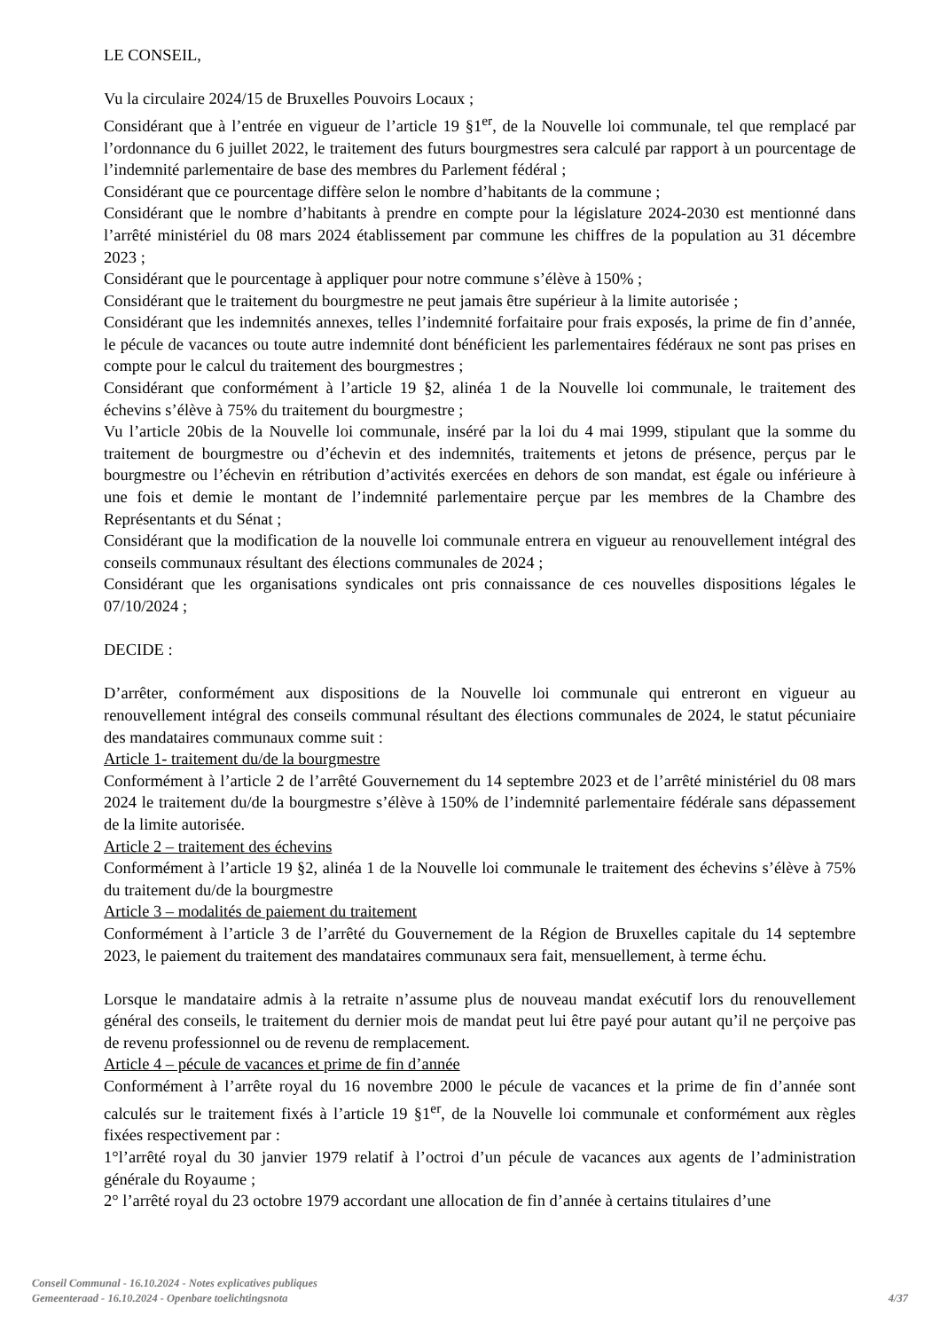LE CONSEIL,
Vu la circulaire 2024/15 de Bruxelles Pouvoirs Locaux ;
Considérant que à l’entrée en vigueur de l’article 19 §1<sup>er</sup>, de la Nouvelle loi communale, tel que remplacé par l’ordonnance du 6 juillet 2022, le traitement des futurs bourgmestres sera calculé par rapport à un pourcentage de l’indemnité parlementaire de base des membres du Parlement fédéral ;
Considérant que ce pourcentage diffère selon le nombre d’habitants de la commune ;
Considérant que le nombre d’habitants à prendre en compte pour la législature 2024-2030 est mentionné dans l’arrêté ministériel du 08 mars 2024 établissement par commune les chiffres de la population au 31 décembre 2023 ;
Considérant que le pourcentage à appliquer pour notre commune s’élève à 150% ;
Considérant que le traitement du bourgmestre ne peut jamais être supérieur à la limite autorisée ;
Considérant que les indemnités annexes, telles l’indemnité forfaitaire pour frais exposés, la prime de fin d’année, le pécule de vacances ou toute autre indemnité dont bénéficient les parlementaires fédéraux ne sont pas prises en compte pour le calcul du traitement des bourgmestres ;
Considérant que conformément à l’article 19 §2, alinéa 1 de la Nouvelle loi communale, le traitement des échevins s’élève à 75% du traitement du bourgmestre ;
Vu l’article 20bis de la Nouvelle loi communale, inséré par la loi du 4 mai 1999, stipulant que la somme du traitement de bourgmestre ou d’échevin et des indemnités, traitements et jetons de présence, perçus par le bourgmestre ou l’échevin en rétribution d’activités exercées en dehors de son mandat, est égale ou inférieure à une fois et demie le montant de l’indemnité parlementaire perçue par les membres de la Chambre des Représentants et du Sénat ;
Considérant que la modification de la nouvelle loi communale entrera en vigueur au renouvellement intégral des conseils communaux résultant des élections communales de 2024 ;
Considérant que les organisations syndicales ont pris connaissance de ces nouvelles dispositions légales le 07/10/2024 ;
DECIDE :
D’arrêter, conformément aux dispositions de la Nouvelle loi communale qui entreront en vigueur au renouvellement intégral des conseils communal résultant des élections communales de 2024, le statut pécuniaire des mandataires communaux comme suit :
Article 1- traitement du/de la bourgmestre
Conformément à l’article 2 de l’arrêté Gouvernement du 14 septembre 2023 et de l’arrêté ministériel du 08 mars 2024 le traitement du/de la bourgmestre s’élève à 150% de l’indemnité parlementaire fédérale sans dépassement de la limite autorisée.
Article 2 – traitement des échevins
Conformément à l’article 19 §2, alinéa 1 de la Nouvelle loi communale le traitement des échevins s’élève à 75% du traitement du/de la bourgmestre
Article 3 – modalités de paiement du traitement
Conformément à l’article 3 de l’arrêté du Gouvernement de la Région de Bruxelles capitale du 14 septembre 2023, le paiement du traitement des mandataires communaux sera fait, mensuellement, à terme échu.
Lorsque le mandataire admis à la retraite n’assume plus de nouveau mandat exécutif lors du renouvellement général des conseils, le traitement du dernier mois de mandat peut lui être payé pour autant qu’il ne perçoive pas de revenu professionnel ou de revenu de remplacement.
Article 4 – pécule de vacances et prime de fin d’année
Conformément à l’arrête royal du 16 novembre 2000 le pécule de vacances et la prime de fin d’année sont calculés sur le traitement fixés à l’article 19 §1<sup>er</sup>, de la Nouvelle loi communale et conformément aux règles fixées respectivement par :
1°l’arrêté royal du 30 janvier 1979 relatif à l’octroi d’un pécule de vacances aux agents de l’administration générale du Royaume ;
2° l’arrêté royal du 23 octobre 1979 accordant une allocation de fin d’année à certains titulaires d’une
Conseil Communal - 16.10.2024 - Notes explicatives publiques
Gemeenteraad - 16.10.2024 - Openbare toelichtingsnota
4/37